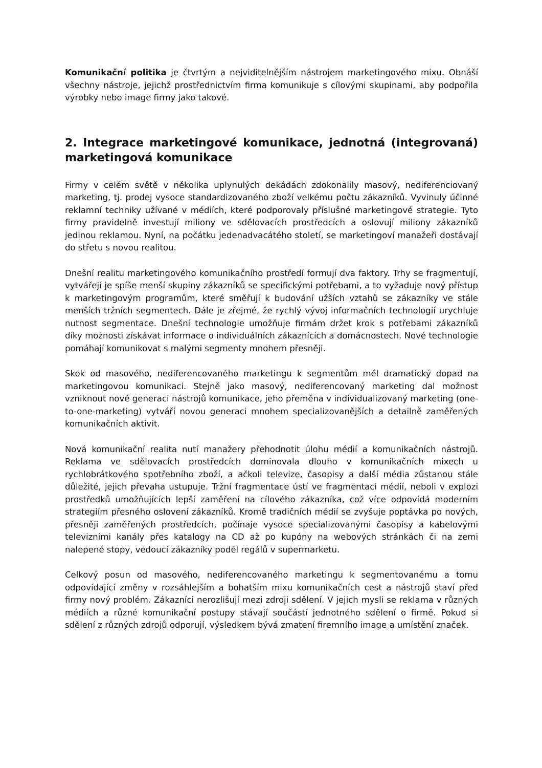Komunikační politika je čtvrtým a nejviditelnějším nástrojem marketingového mixu. Obnáší všechny nástroje, jejichž prostřednictvím firma komunikuje s cílovými skupinami, aby podpořila výrobky nebo image firmy jako takové.
2. Integrace marketingové komunikace, jednotná (integrovaná) marketingová komunikace
Firmy v celém světě v několika uplynulých dekádách zdokonalily masový, nediferenciovaný marketing, tj. prodej vysoce standardizovaného zboží velkému počtu zákazníků. Vyvinuly účinné reklamní techniky užívané v médiích, které podporovaly příslušné marketingové strategie. Tyto firmy pravidelně investují miliony ve sdělovacích prostředcích a oslovují miliony zákazníků jedinou reklamou. Nyní, na počátku jedenadvacátého století, se marketingoví manažeři dostávají do střetu s novou realitou.
Dnešní realitu marketingového komunikačního prostředí formují dva faktory. Trhy se fragmentují, vytvářejí je spíše menší skupiny zákazníků se specifickými potřebami, a to vyžaduje nový přístup k marketingovým programům, které směřují k budování užších vztahů se zákazníky ve stále menších tržních segmentech. Dále je zřejmé, že rychlý vývoj informačních technologií urychluje nutnost segmentace. Dnešní technologie umožňuje firmám držet krok s potřebami zákazníků díky možnosti získávat informace o individuálních zákaznících a domácnostech. Nové technologie pomáhají komunikovat s malými segmenty mnohem přesněji.
Skok od masového, nediferencovaného marketingu k segmentům měl dramatický dopad na marketingovou komunikaci. Stejně jako masový, nediferencovaný marketing dal možnost vzniknout nové generaci nástrojů komunikace, jeho přeměna v individualizovaný marketing (one-to-one-marketing) vytváří novou generaci mnohem specializovanějších a detailně zaměřených komunikačních aktivit.
Nová komunikační realita nutí manažery přehodnotit úlohu médií a komunikačních nástrojů. Reklama ve sdělovacích prostředcích dominovala dlouho v komunikačních mixech u rychlobrátkového spotřebního zboží, a ačkoli televize, časopisy a další média zůstanou stále důležité, jejich převaha ustupuje. Tržní fragmentace ústí ve fragmentaci médií, neboli v explozi prostředků umožňujících lepší zaměření na cílového zákazníka, což více odpovídá moderním strategiím přesného oslovení zákazníků. Kromě tradičních médií se zvyšuje poptávka po nových, přesněji zaměřených prostředcích, počínaje vysoce specializovanými časopisy a kabelovými televizními kanály přes katalogy na CD až po kupóny na webových stránkách či na zemi nalepené stopy, vedoucí zákazníky podél regálů v supermarketu.
Celkový posun od masového, nediferencovaného marketingu k segmentovanému a tomu odpovídající změny v rozsáhlejším a bohatším mixu komunikačních cest a nástrojů staví před firmy nový problém. Zákazníci nerozlišují mezi zdroji sdělení. V jejich mysli se reklama v různých médiích a různé komunikační postupy stávají součástí jednotného sdělení o firmě. Pokud si sdělení z různých zdrojů odporují, výsledkem bývá zmatení firemního image a umístění značek.